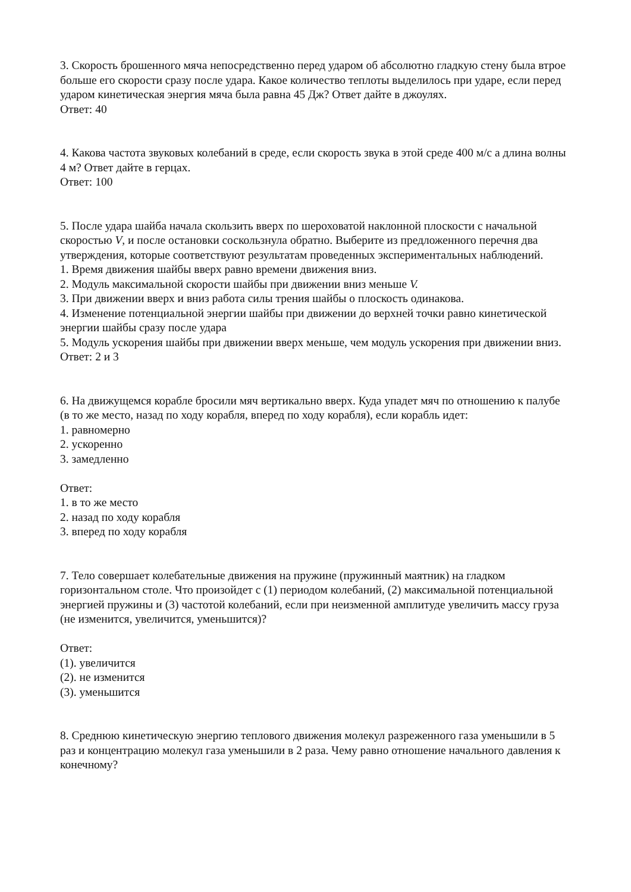3. Скорость брошенного мяча непосредственно перед ударом об абсолютно гладкую стену была втрое больше его скорости сразу после удара. Какое количество теплоты выделилось при ударе, если перед ударом кинетическая энергия мяча была равна 45 Дж? Ответ дайте в джоулях.
Ответ: 40
4. Какова частота звуковых колебаний в среде, если скорость звука в этой среде 400 м/с а длина волны 4 м? Ответ дайте в герцах.
Ответ: 100
5. После удара шайба начала скользить вверх по шероховатой наклонной плоскости с начальной скоростью V, и после остановки соскользнула обратно. Выберите из предложенного перечня два утверждения, которые соответствуют результатам проведенных экспериментальных наблюдений.
1. Время движения шайбы вверх равно времени движения вниз.
2. Модуль максимальной скорости шайбы при движении вниз меньше V.
3. При движении вверх и вниз работа силы трения шайбы о плоскость одинакова.
4. Изменение потенциальной энергии шайбы при движении до верхней точки равно кинетической энергии шайбы сразу после удара
5. Модуль ускорения шайбы при движении вверх меньше, чем модуль ускорения при движении вниз.
Ответ: 2 и 3
6. На движущемся корабле бросили мяч вертикально вверх. Куда упадет мяч по отношению к палубе (в то же место, назад по ходу корабля, вперед по ходу корабля), если корабль идет:
1. равномерно
2. ускоренно
3. замедленно
Ответ:
1. в то же место
2. назад по ходу корабля
3. вперед по ходу корабля
7. Тело совершает колебательные движения на пружине (пружинный маятник) на гладком горизонтальном столе. Что произойдет с (1) периодом колебаний, (2) максимальной потенциальной энергией пружины и (3) частотой колебаний, если при неизменной амплитуде увеличить массу груза (не изменится, увеличится, уменьшится)?
Ответ:
(1). увеличится
(2). не изменится
(3). уменьшится
8. Среднюю кинетическую энергию теплового движения молекул разреженного газа уменьшили в 5 раз и концентрацию молекул газа уменьшили в 2 раза. Чему равно отношение начального давления к конечному?